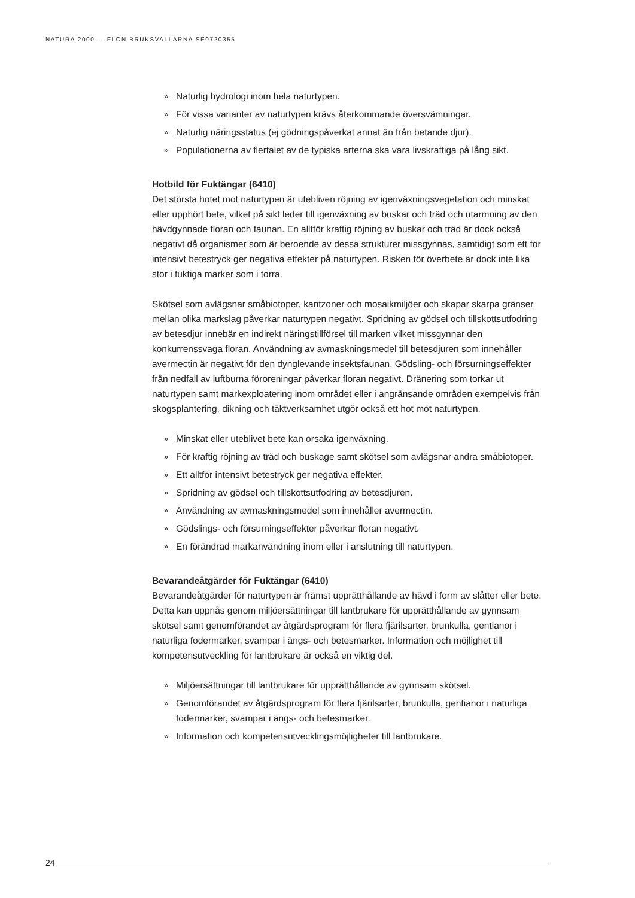NATURA 2000 — FLON BRUKSVALLARNA SE0720355
» Naturlig hydrologi inom hela naturtypen.
» För vissa varianter av naturtypen krävs återkommande översvämningar.
» Naturlig näringsstatus (ej gödningspåverkat annat än från betande djur).
» Populationerna av flertalet av de typiska arterna ska vara livskraftiga på lång sikt.
Hotbild för Fuktängar (6410)
Det största hotet mot naturtypen är utebliven röjning av igenväxningsvegetation och minskat eller upphört bete, vilket på sikt leder till igenväxning av buskar och träd och utarmning av den hävdgynnade floran och faunan. En alltför kraftig röjning av buskar och träd är dock också negativt då organismer som är beroende av dessa strukturer missgynnas, samtidigt som ett för intensivt betestryck ger negativa effekter på naturtypen. Risken för överbete är dock inte lika stor i fuktiga marker som i torra.
Skötsel som avlägsnar småbiotoper, kantzoner och mosaikmiljöer och skapar skarpa gränser mellan olika markslag påverkar naturtypen negativt. Spridning av gödsel och tillskottsutfodring av betesdjur innebär en indirekt näringstillförsel till marken vilket missgynnar den konkurrenssvaga floran. Användning av avmaskningsmedel till betesdjuren som innehåller avermectin är negativt för den dynglevande insektsfaunan. Gödsling- och försurningseffekter från nedfall av luftburna föroreningar påverkar floran negativt. Dränering som torkar ut naturtypen samt markexploatering inom området eller i angränsande områden exempelvis från skogsplantering, dikning och täktverksamhet utgör också ett hot mot naturtypen.
» Minskat eller uteblivet bete kan orsaka igenväxning.
» För kraftig röjning av träd och buskage samt skötsel som avlägsnar andra småbiotoper.
» Ett alltför intensivt betestryck ger negativa effekter.
» Spridning av gödsel och tillskottsutfodring av betesdjuren.
» Användning av avmaskningsmedel som innehåller avermectin.
» Gödslings- och försurningseffekter påverkar floran negativt.
» En förändrad markanvändning inom eller i anslutning till naturtypen.
Bevarandeåtgärder för Fuktängar (6410)
Bevarandeåtgärder för naturtypen är främst upprätthållande av hävd i form av slåtter eller bete. Detta kan uppnås genom miljöersättningar till lantbrukare för upprätthållande av gynnsam skötsel samt genomförandet av åtgärdsprogram för flera fjärilsarter, brunkulla, gentianor i naturliga fodermarker, svampar i ängs- och betesmarker. Information och möjlighet till kompetensutveckling för lantbrukare är också en viktig del.
» Miljöersättningar till lantbrukare för upprätthållande av gynnsam skötsel.
» Genomförandet av åtgärdsprogram för flera fjärilsarter, brunkulla, gentianor i naturliga fodermarker, svampar i ängs- och betesmarker.
» Information och kompetensutvecklingsmöjligheter till lantbrukare.
24